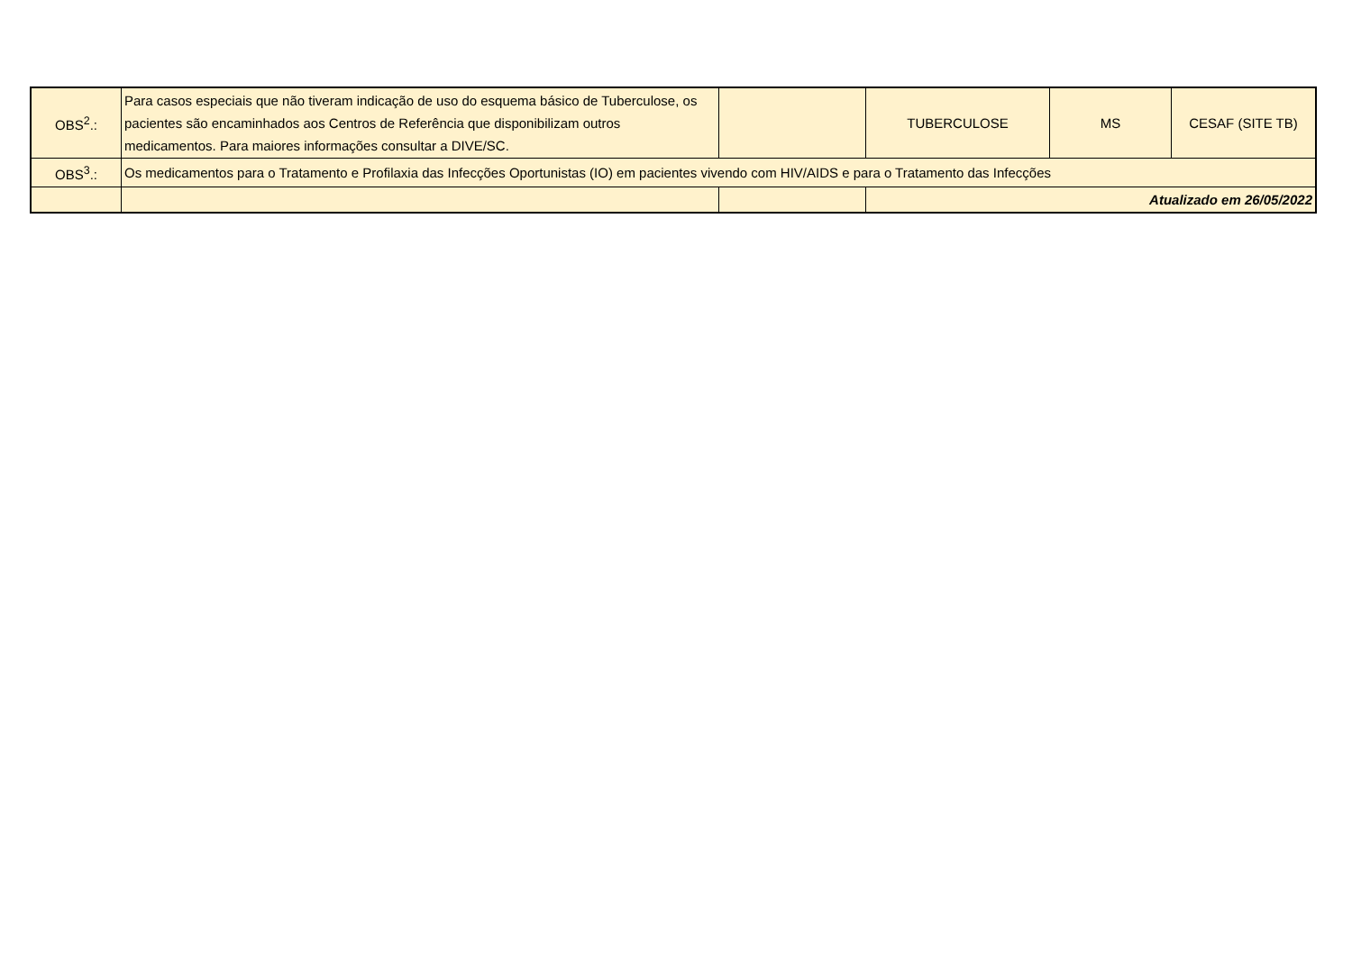| OBS<sup>2</sup>.: | Para casos especiais que não tiveram indicação de uso do esquema básico de Tuberculose, os pacientes são encaminhados aos Centros de Referência que disponibilizam outros medicamentos. Para maiores informações consultar a DIVE/SC. | | TUBERCULOSE | MS | CESAF (SITE TB) |
| OBS<sup>3</sup>.: | Os medicamentos para o Tratamento e Profilaxia das Infecções Oportunistas (IO) em pacientes vivendo com HIV/AIDS e para o Tratamento das Infecções | | | | |
| | | | Atualizado em 26/05/2022 | | |